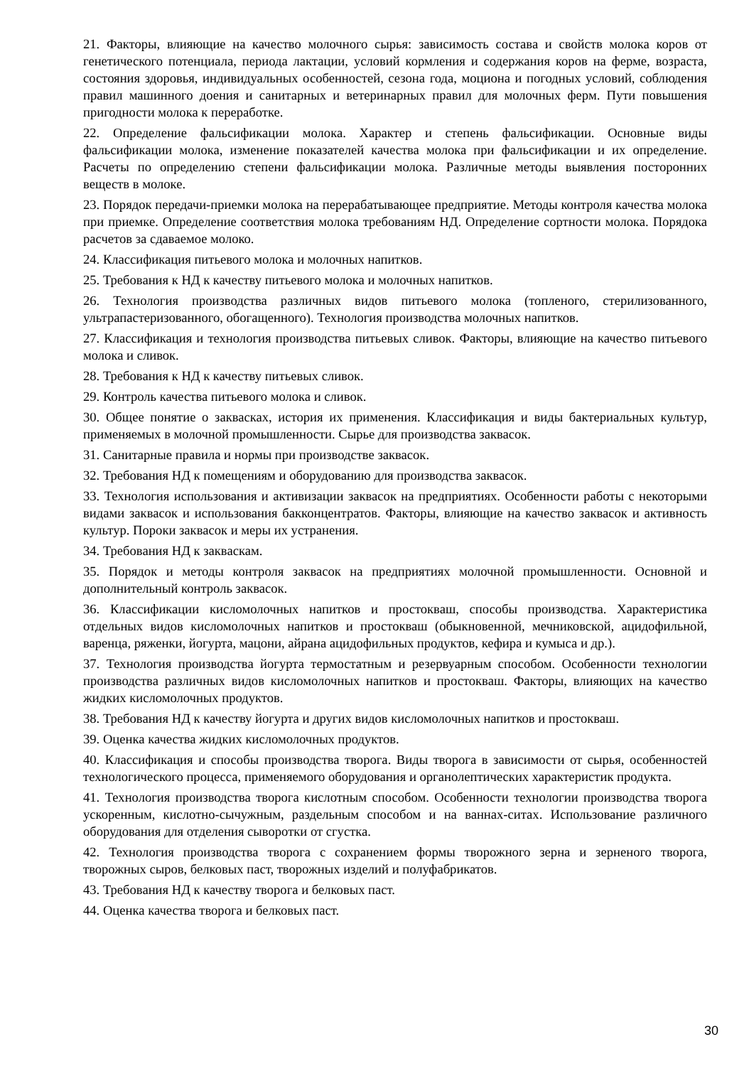21. Факторы, влияющие на качество молочного сырья: зависимость состава и свойств молока коров от генетического потенциала, периода лактации, условий кормления и содержания коров на ферме, возраста, состояния здоровья, индивидуальных особенностей, сезона года, моциона и погодных условий, соблюдения правил машинного доения и санитарных и ветеринарных правил для молочных ферм. Пути повышения пригодности молока к переработке.
22. Определение фальсификации молока. Характер и степень фальсификации. Основные виды фальсификации молока, изменение показателей качества молока при фальсификации и их определение. Расчеты по определению степени фальсификации молока. Различные методы выявления посторонних веществ в молоке.
23. Порядок передачи-приемки молока на перерабатывающее предприятие. Методы контроля качества молока при приемке. Определение соответствия молока требованиям НД. Определение сортности молока. Порядока расчетов за сдаваемое молоко.
24. Классификация питьевого молока и молочных напитков.
25. Требования к НД к качеству питьевого молока и молочных напитков.
26. Технология производства различных видов питьевого молока (топленого, стерилизованного, ультрапастеризованного, обогащенного). Технология производства молочных напитков.
27. Классификация и технология производства питьевых сливок. Факторы, влияющие на качество питьевого молока и сливок.
28. Требования к НД к качеству питьевых сливок.
29. Контроль качества питьевого молока и сливок.
30. Общее понятие о заквасках, история их применения. Классификация и виды бактериальных культур, применяемых в молочной промышленности. Сырье для производства заквасок.
31. Санитарные правила и нормы при производстве заквасок.
32. Требования НД к помещениям и оборудованию для производства заквасок.
33. Технология использования и активизации заквасок на предприятиях. Особенности работы с некоторыми видами заквасок и использования бакконцентратов. Факторы, влияющие на качество заквасок и активность культур. Пороки заквасок и меры их устранения.
34. Требования НД к заквaскам.
35. Порядок и методы контроля заквасок на предприятиях молочной промышленности. Основной и дополнительный контроль заквасок.
36. Классификации кисломолочных напитков и простокваш, способы производства. Характеристика отдельных видов кисломолочных напитков и простокваш (обыкновенной, мечниковской, ацидофильной, варенца, ряженки, йогурта, мацони, айрана ацидофильных продуктов, кефира и кумыса и др.).
37. Технология производства йогурта термостатным и резервуарным способом. Особенности технологии производства различных видов кисломолочных напитков и простокваш. Факторы, влияющих на качество жидких кисломолочных продуктов.
38. Требования НД к качеству йогурта и других видов кисломолочных напитков и простокваш.
39. Оценка качества жидких кисломолочных продуктов.
40. Классификация и способы производства творога. Виды творога в зависимости от сырья, особенностей технологического процесса, применяемого оборудования и органолептических характеристик продукта.
41. Технология производства творога кислотным способом. Особенности технологии производства творога ускоренным, кислотно-сычужным, раздельным способом и на ваннах-ситах. Использование различного оборудования для отделения сыворотки от сгустка.
42. Технология производства творога с сохранением формы творожного зерна и зерненого творога, творожных сыров, белковых паст, творожных изделий и полуфабрикатов.
43. Требования НД к качеству творога и белковых паст.
44. Оценка качества творога и белковых паст.
30